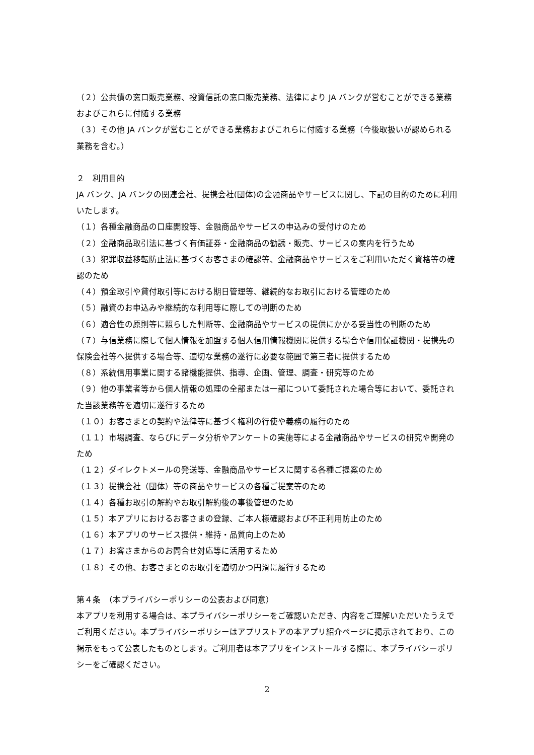（２）公共債の窓口販売業務、投資信託の窓口販売業務、法律により JA バンクが営むことができる業務およびこれらに付随する業務
（３）その他 JA バンクが営むことができる業務およびこれらに付随する業務（今後取扱いが認められる業務を含む。）
２　利用目的
JA バンク、JA バンクの関連会社、提携会社(団体)の金融商品やサービスに関し、下記の目的のために利用いたします。
（１）各種金融商品の口座開設等、金融商品やサービスの申込みの受付けのため
（２）金融商品取引法に基づく有価証券・金融商品の勧誘・販売、サービスの案内を行うため
（３）犯罪収益移転防止法に基づくお客さまの確認等、金融商品やサービスをご利用いただく資格等の確認のため
（４）預金取引や貸付取引等における期日管理等、継続的なお取引における管理のため
（５）融資のお申込みや継続的な利用等に際しての判断のため
（６）適合性の原則等に照らした判断等、金融商品やサービスの提供にかかる妥当性の判断のため
（７）与信業務に際して個人情報を加盟する個人信用情報機関に提供する場合や信用保証機関・提携先の保険会社等へ提供する場合等、適切な業務の遂行に必要な範囲で第三者に提供するため
（８）系統信用事業に関する諸機能提供、指導、企画、管理、調査・研究等のため
（９）他の事業者等から個人情報の処理の全部または一部について委託された場合等において、委託された当該業務等を適切に遂行するため
（１０）お客さまとの契約や法律等に基づく権利の行使や義務の履行のため
（１１）市場調査、ならびにデータ分析やアンケートの実施等による金融商品やサービスの研究や開発のため
（１２）ダイレクトメールの発送等、金融商品やサービスに関する各種ご提案のため
（１３）提携会社（団体）等の商品やサービスの各種ご提案等のため
（１４）各種お取引の解約やお取引解約後の事後管理のため
（１５）本アプリにおけるお客さまの登録、ご本人様確認および不正利用防止のため
（１６）本アプリのサービス提供・維持・品質向上のため
（１７）お客さまからのお問合せ対応等に活用するため
（１８）その他、お客さまとのお取引を適切かつ円滑に履行するため
第４条　（本プライバシーポリシーの公表および同意）
本アプリを利用する場合は、本プライバシーポリシーをご確認いただき、内容をご理解いただいたうえでご利用ください。本プライバシーポリシーはアプリストアの本アプリ紹介ページに掲示されており、この掲示をもって公表したものとします。ご利用者は本アプリをインストールする際に、本プライバシーポリシーをご確認ください。
2